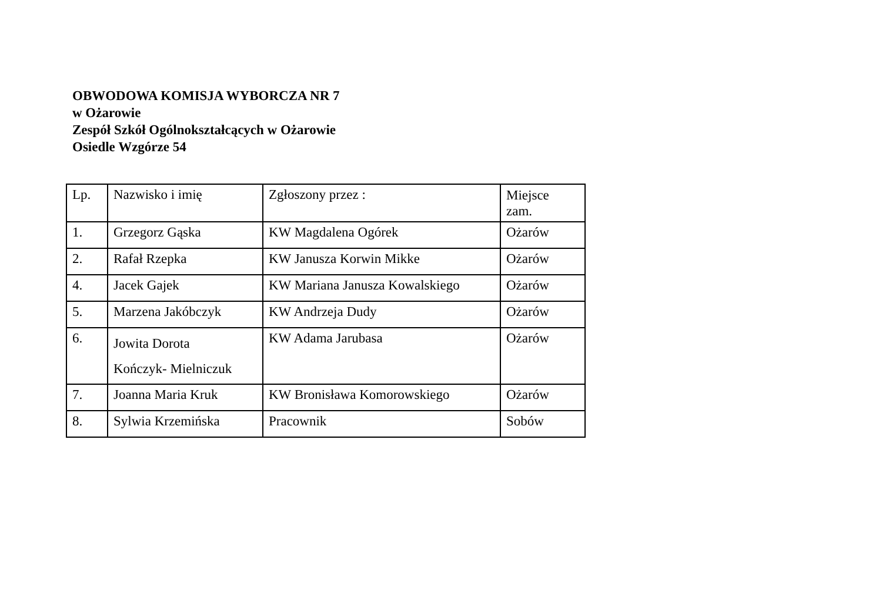OBWODOWA KOMISJA WYBORCZA NR 7
w Ożarowie
Zespół Szkół Ogólnokształcących w Ożarowie
Osiedle Wzgórze 54
| Lp. | Nazwisko i imię | Zgłoszony przez : | Miejsce zam. |
| --- | --- | --- | --- |
| 1. | Grzegorz Gąska | KW Magdalena Ogórek | Ożarów |
| 2. | Rafał Rzepka | KW Janusza Korwin Mikke | Ożarów |
| 4. | Jacek Gajek | KW Mariana Janusza Kowalskiego | Ożarów |
| 5. | Marzena Jakóbczyk | KW Andrzeja Dudy | Ożarów |
| 6. | Jowita Dorota Kończyk- Mielniczuk | KW Adama Jarubasa | Ożarów |
| 7. | Joanna Maria Kruk | KW Bronisława Komorowskiego | Ożarów |
| 8. | Sylwia Krzemińska | Pracownik | Sobów |